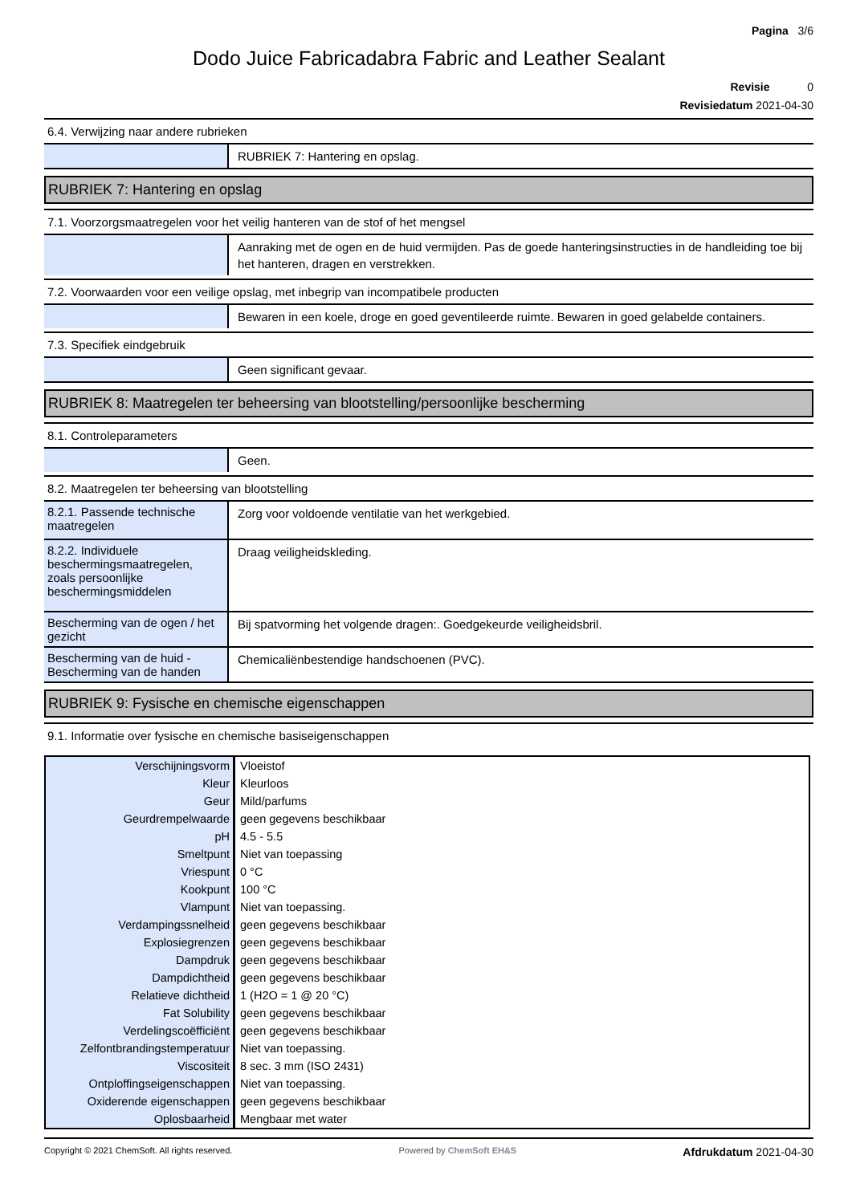Pagina 3/6
Dodo Juice Fabricadabra Fabric and Leather Sealant
Revisie 0
Revisiedatum 2021-04-30
6.4. Verwijzing naar andere rubrieken
RUBRIEK 7: Hantering en opslag.
RUBRIEK 7: Hantering en opslag
7.1. Voorzorgsmaatregelen voor het veilig hanteren van de stof of het mengsel
Aanraking met de ogen en de huid vermijden. Pas de goede hanteringsinstructies in de handleiding toe bij het hanteren, dragen en verstrekken.
7.2. Voorwaarden voor een veilige opslag, met inbegrip van incompatibele producten
Bewaren in een koele, droge en goed geventileerde ruimte. Bewaren in goed gelabelde containers.
7.3. Specifiek eindgebruik
Geen significant gevaar.
RUBRIEK 8: Maatregelen ter beheersing van blootstelling/persoonlijke bescherming
8.1. Controleparameters
Geen.
8.2. Maatregelen ter beheersing van blootstelling
8.2.1. Passende technische maatregelen
Zorg voor voldoende ventilatie van het werkgebied.
8.2.2. Individuele beschermingsmaatregelen, zoals persoonlijke beschermingsmiddelen
Draag veiligheidskleding.
Bescherming van de ogen / het gezicht
Bij spatvorming het volgende dragen:. Goedgekeurde veiligheidsbril.
Bescherming van de huid - Bescherming van de handen
Chemicaliënbestendige handschoenen (PVC).
RUBRIEK 9: Fysische en chemische eigenschappen
9.1. Informatie over fysische en chemische basiseigenschappen
| Verschijningsvorm | Vloeistof |
| Kleur | Kleurloos |
| Geur | Mild/parfums |
| Geurdrempelwaarde | geen gegevens beschikbaar |
| pH | 4.5 - 5.5 |
| Smeltpunt | Niet van toepassing |
| Vriespunt | 0 °C |
| Kookpunt | 100 °C |
| Vlampunt | Niet van toepassing. |
| Verdampingssnelheid | geen gegevens beschikbaar |
| Explosiegrenzen | geen gegevens beschikbaar |
| Dampdruk | geen gegevens beschikbaar |
| Dampdichtheid | geen gegevens beschikbaar |
| Relatieve dichtheid | 1 (H2O = 1 @ 20 °C) |
| Fat Solubility | geen gegevens beschikbaar |
| Verdelingscoëfficiënt | geen gegevens beschikbaar |
| Zelfontbrandingstemperatuur | Niet van toepassing. |
| Viscositeit | 8 sec. 3 mm (ISO 2431) |
| Ontploffingseigenschappen | Niet van toepassing. |
| Oxiderende eigenschappen | geen gegevens beschikbaar |
| Oplosbaarheid | Mengbaar met water |
Copyright © 2021 ChemSoft. All rights reserved. Powered by ChemSoft EH&S Afdrukdatum 2021-04-30